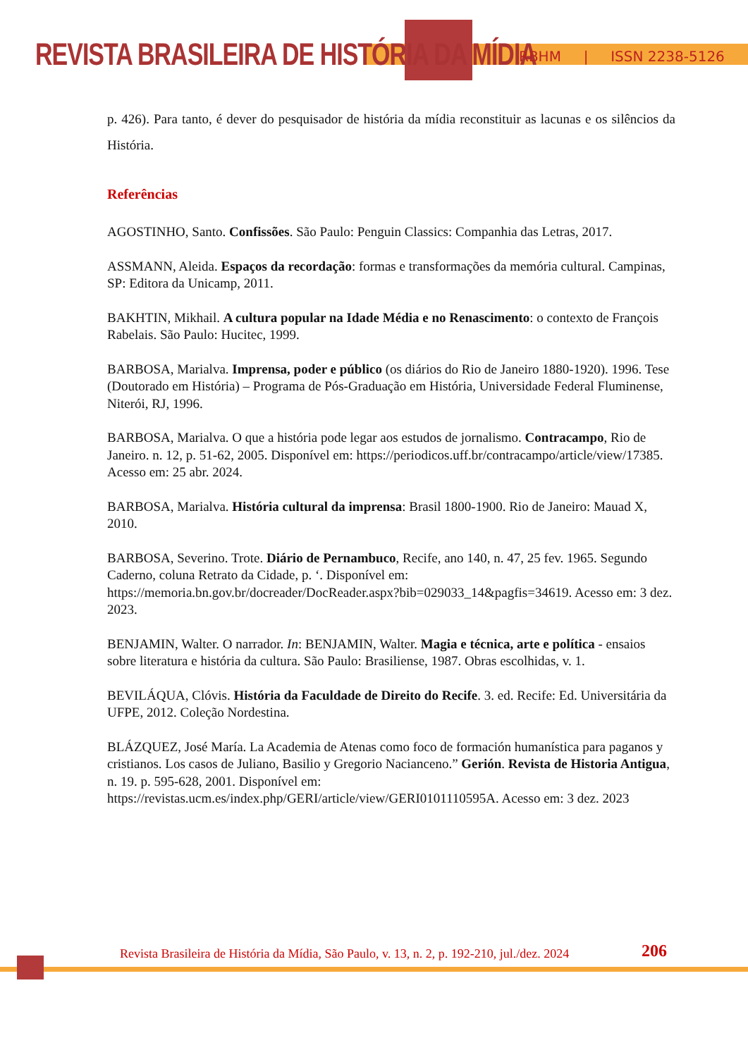REVISTA BRASILEIRA DE HISTÓRIA DA MÍDIA
RBHM | ISSN 2238-5126
p. 426). Para tanto, é dever do pesquisador de história da mídia reconstituir as lacunas e os silêncios da História.
Referências
AGOSTINHO, Santo. Confissões. São Paulo: Penguin Classics: Companhia das Letras, 2017.
ASSMANN, Aleida. Espaços da recordação: formas e transformações da memória cultural. Campinas, SP: Editora da Unicamp, 2011.
BAKHTIN, Mikhail. A cultura popular na Idade Média e no Renascimento: o contexto de François Rabelais. São Paulo: Hucitec, 1999.
BARBOSA, Marialva. Imprensa, poder e público (os diários do Rio de Janeiro 1880-1920). 1996. Tese (Doutorado em História) – Programa de Pós-Graduação em História, Universidade Federal Fluminense, Niterói, RJ, 1996.
BARBOSA, Marialva. O que a história pode legar aos estudos de jornalismo. Contracampo, Rio de Janeiro. n. 12, p. 51-62, 2005. Disponível em: https://periodicos.uff.br/contracampo/article/view/17385. Acesso em: 25 abr. 2024.
BARBOSA, Marialva. História cultural da imprensa: Brasil 1800-1900. Rio de Janeiro: Mauad X, 2010.
BARBOSA, Severino. Trote. Diário de Pernambuco, Recife, ano 140, n. 47, 25 fev. 1965. Segundo Caderno, coluna Retrato da Cidade, p. ‘. Disponível em: https://memoria.bn.gov.br/docreader/DocReader.aspx?bib=029033_14&pagfis=34619. Acesso em: 3 dez. 2023.
BENJAMIN, Walter. O narrador. In: BENJAMIN, Walter. Magia e técnica, arte e política - ensaios sobre literatura e história da cultura. São Paulo: Brasiliense, 1987. Obras escolhidas, v. 1.
BEVILÁQUA, Clóvis. História da Faculdade de Direito do Recife. 3. ed. Recife: Ed. Universitária da UFPE, 2012. Coleção Nordestina.
BLÁZQUEZ, José María. La Academia de Atenas como foco de formación humanística para paganos y cristianos. Los casos de Juliano, Basilio y Gregorio Nacianceno.” Gerión. Revista de Historia Antigua, n. 19. p. 595-628, 2001. Disponível em: https://revistas.ucm.es/index.php/GERI/article/view/GERI0101110595A. Acesso em: 3 dez. 2023
Revista Brasileira de História da Mídia, São Paulo, v. 13, n. 2, p. 192-210, jul./dez. 2024
206